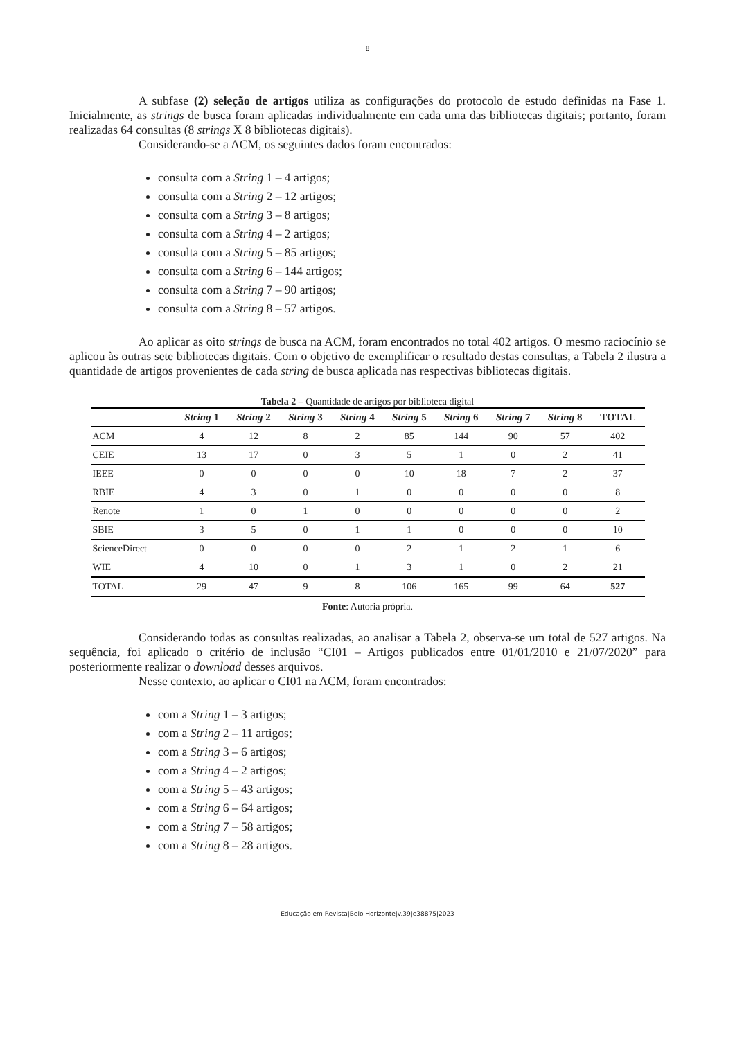8
A subfase (2) seleção de artigos utiliza as configurações do protocolo de estudo definidas na Fase 1. Inicialmente, as strings de busca foram aplicadas individualmente em cada uma das bibliotecas digitais; portanto, foram realizadas 64 consultas (8 strings X 8 bibliotecas digitais).
Considerando-se a ACM, os seguintes dados foram encontrados:
consulta com a String 1 – 4 artigos;
consulta com a String 2 – 12 artigos;
consulta com a String 3 – 8 artigos;
consulta com a String 4 – 2 artigos;
consulta com a String 5 – 85 artigos;
consulta com a String 6 – 144 artigos;
consulta com a String 7 – 90 artigos;
consulta com a String 8 – 57 artigos.
Ao aplicar as oito strings de busca na ACM, foram encontrados no total 402 artigos. O mesmo raciocínio se aplicou às outras sete bibliotecas digitais. Com o objetivo de exemplificar o resultado destas consultas, a Tabela 2 ilustra a quantidade de artigos provenientes de cada string de busca aplicada nas respectivas bibliotecas digitais.
Tabela 2 – Quantidade de artigos por biblioteca digital
| | String 1 | String 2 | String 3 | String 4 | String 5 | String 6 | String 7 | String 8 | TOTAL |
| --- | --- | --- | --- | --- | --- | --- | --- | --- | --- |
| ACM | 4 | 12 | 8 | 2 | 85 | 144 | 90 | 57 | 402 |
| CEIE | 13 | 17 | 0 | 3 | 5 | 1 | 0 | 2 | 41 |
| IEEE | 0 | 0 | 0 | 0 | 10 | 18 | 7 | 2 | 37 |
| RBIE | 4 | 3 | 0 | 1 | 0 | 0 | 0 | 0 | 8 |
| Renote | 1 | 0 | 1 | 0 | 0 | 0 | 0 | 0 | 2 |
| SBIE | 3 | 5 | 0 | 1 | 1 | 0 | 0 | 0 | 10 |
| ScienceDirect | 0 | 0 | 0 | 0 | 2 | 1 | 2 | 1 | 6 |
| WIE | 4 | 10 | 0 | 1 | 3 | 1 | 0 | 2 | 21 |
| TOTAL | 29 | 47 | 9 | 8 | 106 | 165 | 99 | 64 | 527 |
Fonte: Autoria própria.
Considerando todas as consultas realizadas, ao analisar a Tabela 2, observa-se um total de 527 artigos. Na sequência, foi aplicado o critério de inclusão “CI01 – Artigos publicados entre 01/01/2010 e 21/07/2020” para posteriormente realizar o download desses arquivos.
Nesse contexto, ao aplicar o CI01 na ACM, foram encontrados:
com a String 1 – 3 artigos;
com a String 2 – 11 artigos;
com a String 3 – 6 artigos;
com a String 4 – 2 artigos;
com a String 5 – 43 artigos;
com a String 6 – 64 artigos;
com a String 7 – 58 artigos;
com a String 8 – 28 artigos.
Educação em Revista|Belo Horizonte|v.39|e38875|2023